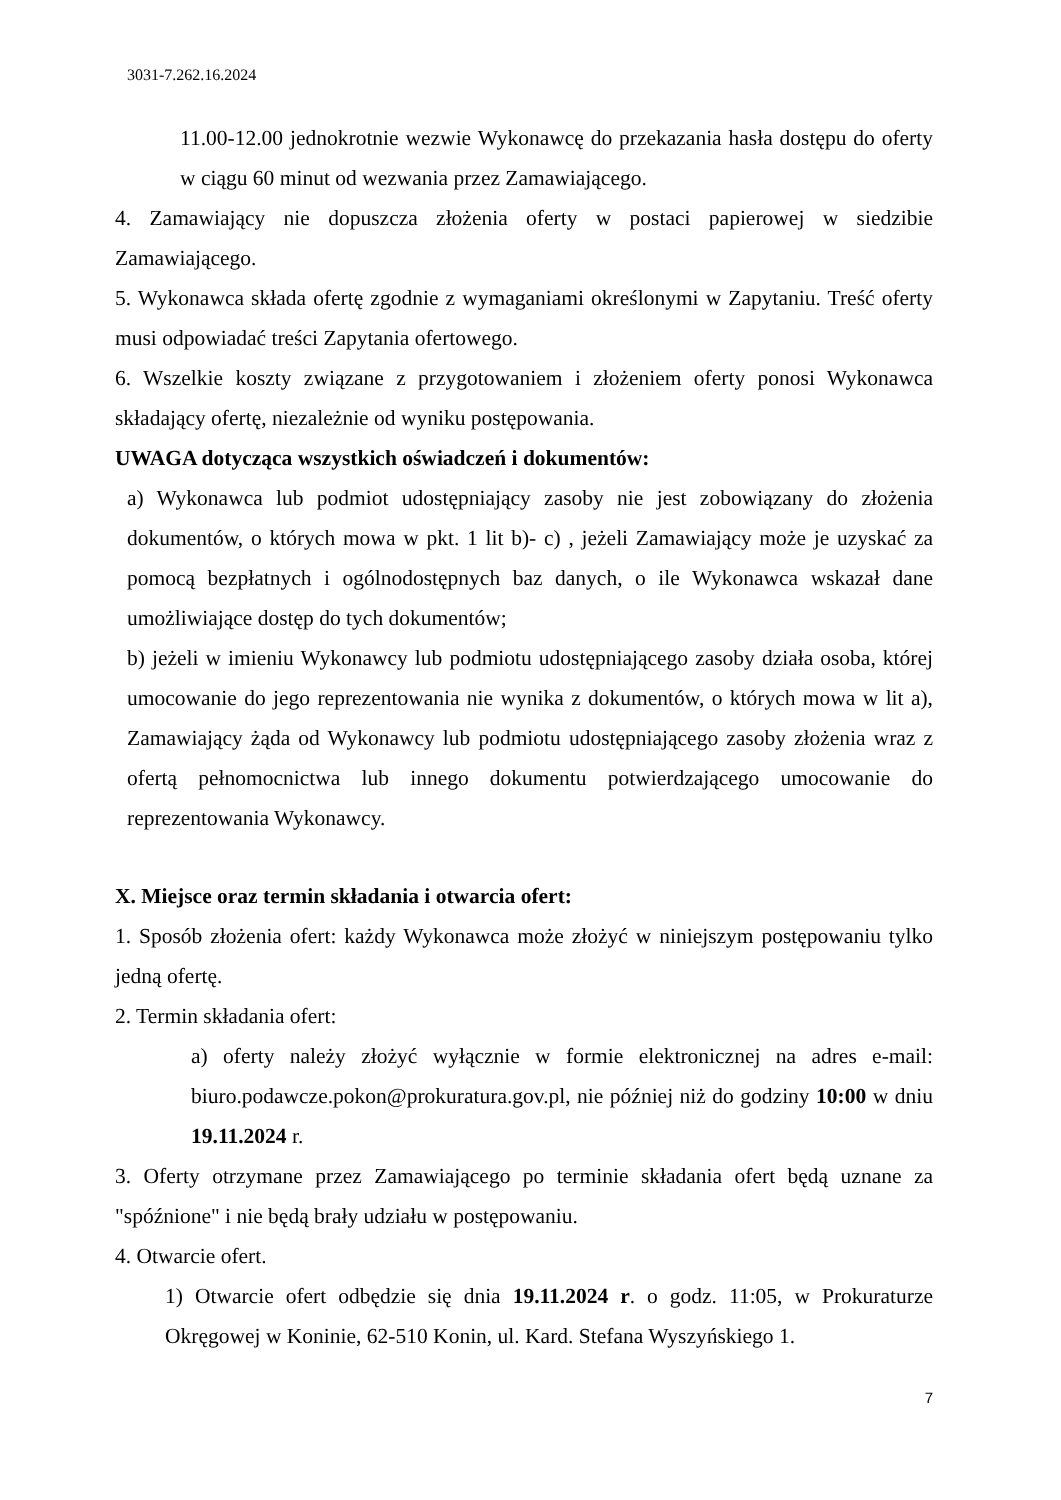3031-7.262.16.2024
11.00-12.00 jednokrotnie wezwie Wykonawcę do przekazania hasła dostępu do oferty w ciągu 60 minut od wezwania przez Zamawiającego.
4. Zamawiający nie dopuszcza złożenia oferty w postaci papierowej w siedzibie Zamawiającego.
5. Wykonawca składa ofertę zgodnie z wymaganiami określonymi w Zapytaniu. Treść oferty musi odpowiadać treści Zapytania ofertowego.
6. Wszelkie koszty związane z przygotowaniem i złożeniem oferty ponosi Wykonawca składający ofertę, niezależnie od wyniku postępowania.
UWAGA dotycząca wszystkich oświadczeń i dokumentów:
a) Wykonawca lub podmiot udostępniający zasoby nie jest zobowiązany do złożenia dokumentów, o których mowa w pkt. 1 lit b)- c) , jeżeli Zamawiający może je uzyskać za pomocą bezpłatnych i ogólnodostępnych baz danych, o ile Wykonawca wskazał dane umożliwiające dostęp do tych dokumentów;
b) jeżeli w imieniu Wykonawcy lub podmiotu udostępniającego zasoby działa osoba, której umocowanie do jego reprezentowania nie wynika z dokumentów, o których mowa w lit a), Zamawiający żąda od Wykonawcy lub podmiotu udostępniającego zasoby złożenia wraz z ofertą pełnomocnictwa lub innego dokumentu potwierdzającego umocowanie do reprezentowania Wykonawcy.
X. Miejsce oraz termin składania i otwarcia ofert:
1. Sposób złożenia ofert: każdy Wykonawca może złożyć w niniejszym postępowaniu tylko jedną ofertę.
2. Termin składania ofert:
a) oferty należy złożyć wyłącznie w formie elektronicznej na adres e-mail: biuro.podawcze.pokon@prokuratura.gov.pl, nie później niż do godziny 10:00 w dniu 19.11.2024 r.
3. Oferty otrzymane przez Zamawiającego po terminie składania ofert będą uznane za "spóźnione" i nie będą brały udziału w postępowaniu.
4. Otwarcie ofert.
1) Otwarcie ofert odbędzie się dnia 19.11.2024 r. o godz. 11:05, w Prokuraturze Okręgowej w Koninie, 62-510 Konin, ul. Kard. Stefana Wyszyńskiego 1.
7